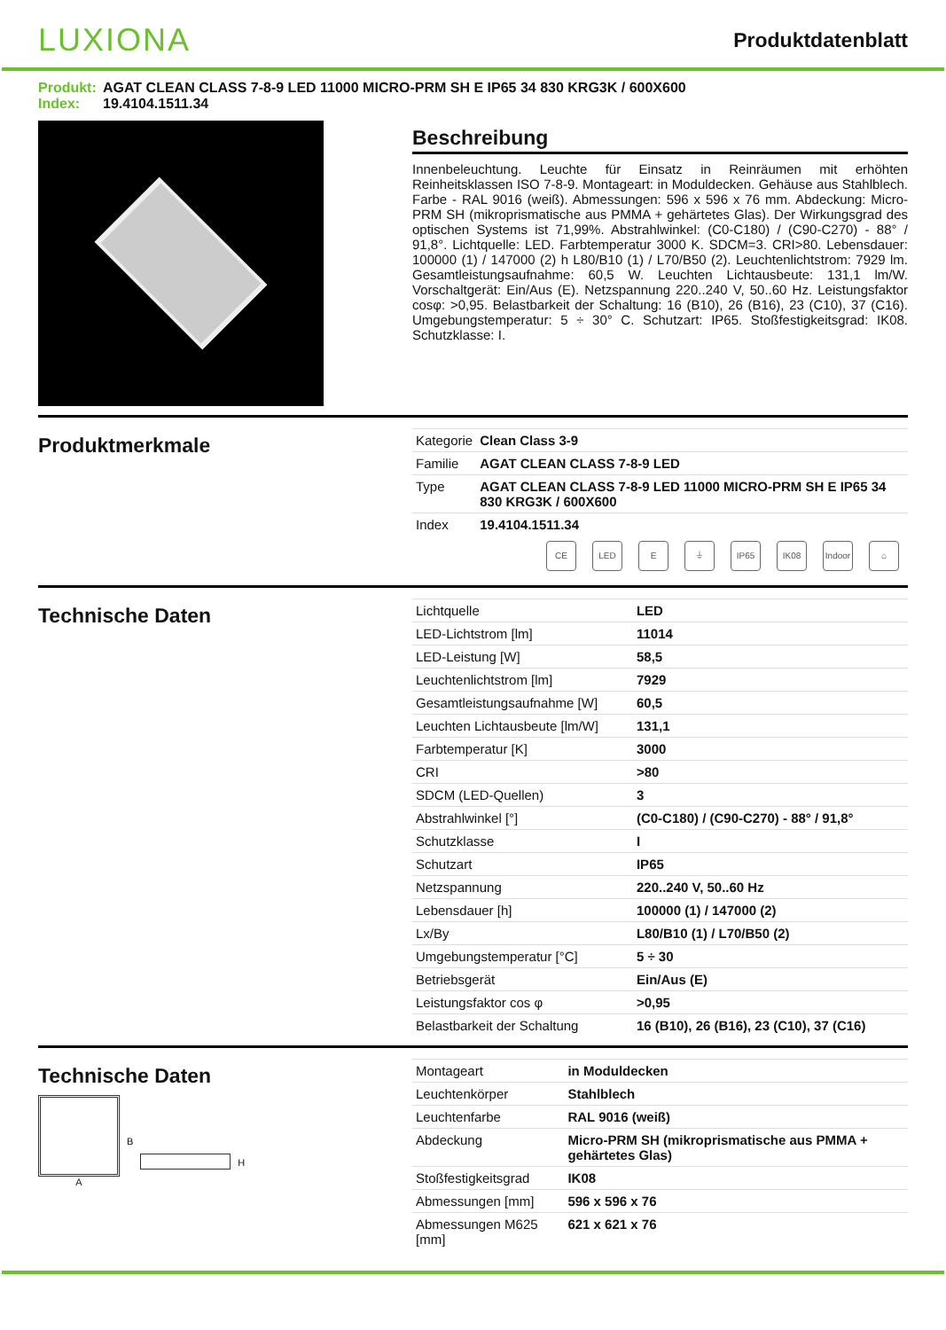LUXIONA
Produktdatenblatt
Produkt: AGAT CLEAN CLASS 7-8-9 LED 11000 MICRO-PRM SH E IP65 34 830 KRG3K / 600X600
Index: 19.4104.1511.34
Beschreibung
Innenbeleuchtung. Leuchte für Einsatz in Reinräumen mit erhöhten Reinheitsklassen ISO 7-8-9. Montageart: in Moduldecken. Gehäuse aus Stahlblech. Farbe - RAL 9016 (weiß). Abmessungen: 596 x 596 x 76 mm. Abdeckung: Micro-PRM SH (mikroprismatische aus PMMA + gehärtetes Glas). Der Wirkungsgrad des optischen Systems ist 71,99%. Abstrahlwinkel: (C0-C180) / (C90-C270) - 88° / 91,8°. Lichtquelle: LED. Farbtemperatur 3000 K. SDCM=3. CRI>80. Lebensdauer: 100000 (1) / 147000 (2) h L80/B10 (1) / L70/B50 (2). Leuchtenlichtstrom: 7929 lm. Gesamtleistungsaufnahme: 60,5 W. Leuchten Lichtausbeute: 131,1 lm/W. Vorschaltgerät: Ein/Aus (E). Netzspannung 220..240 V, 50..60 Hz. Leistungsfaktor cosφ: >0,95. Belastbarkeit der Schaltung: 16 (B10), 26 (B16), 23 (C10), 37 (C16). Umgebungstemperatur: 5 ÷ 30° C. Schutzart: IP65. Stoßfestigkeitsgrad: IK08. Schutzklasse: I.
Produktmerkmale
| Kategorie | Clean Class 3-9 |
| Familie | AGAT CLEAN CLASS 7-8-9 LED |
| Type | AGAT CLEAN CLASS 7-8-9 LED 11000 MICRO-PRM SH E IP65 34 830 KRG3K / 600X600 |
| Index | 19.4104.1511.34 |
CE LED E ⏚ IP65 IK08 Indoor
⌂
Technische Daten
| Lichtquelle | LED |
| LED-Lichtstrom [lm] | 11014 |
| LED-Leistung [W] | 58,5 |
| Leuchtenlichtstrom [lm] | 7929 |
| Gesamtleistungsaufnahme [W] | 60,5 |
| Leuchten Lichtausbeute [lm/W] | 131,1 |
| Farbtemperatur [K] | 3000 |
| CRI | >80 |
| SDCM (LED-Quellen) | 3 |
| Abstrahlwinkel [°] | (C0-C180) / (C90-C270) - 88° / 91,8° |
| Schutzklasse | I |
| Schutzart | IP65 |
| Netzspannung | 220..240 V, 50..60 Hz |
| Lebensdauer [h] | 100000 (1) / 147000 (2) |
| Lx/By | L80/B10 (1) / L70/B50 (2) |
| Umgebungstemperatur [°C] | 5 ÷ 30 |
| Betriebsgerät | Ein/Aus (E) |
| Leistungsfaktor cos φ | >0,95 |
| Belastbarkeit der Schaltung | 16 (B10), 26 (B16), 23 (C10), 37 (C16) |
Technische Daten
A
B
H
| Montageart | in Moduldecken |
| Leuchtenkörper | Stahlblech |
| Leuchtenfarbe | RAL 9016 (weiß) |
| Abdeckung | Micro-PRM SH (mikroprismatische aus PMMA + gehärtetes Glas) |
| Stoßfestigkeitsgrad | IK08 |
| Abmessungen [mm] | 596 x 596 x 76 |
| Abmessungen M625 [mm] | 621 x 621 x 76 |